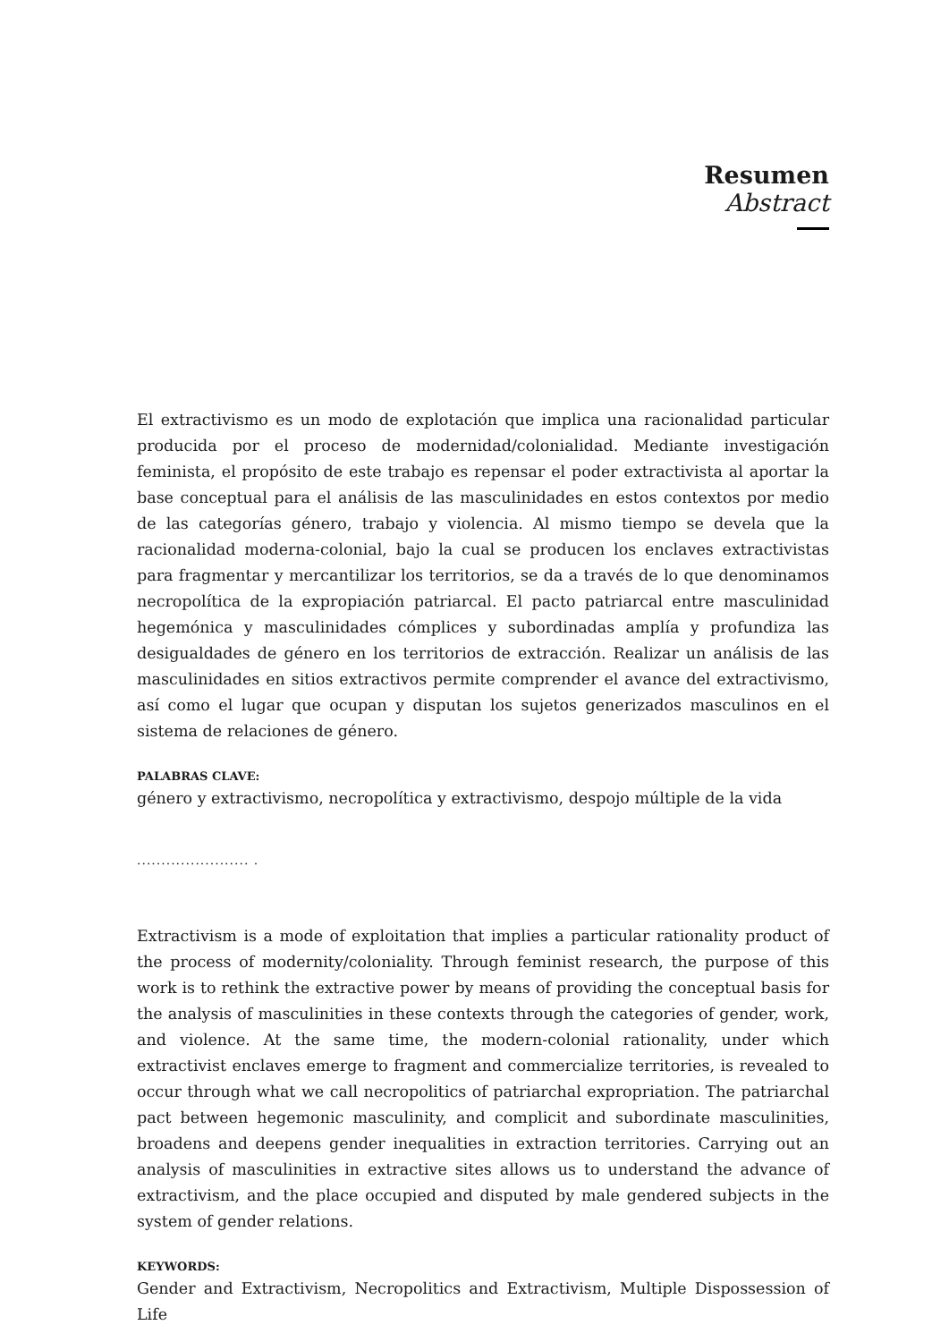Resumen
Abstract
El extractivismo es un modo de explotación que implica una racionalidad particular producida por el proceso de modernidad/colonialidad. Mediante investigación feminista, el propósito de este trabajo es repensar el poder extractivista al aportar la base conceptual para el análisis de las masculinidades en estos contextos por medio de las categorías género, trabajo y violencia. Al mismo tiempo se devela que la racionalidad moderna-colonial, bajo la cual se producen los enclaves extractivistas para fragmentar y mercantilizar los territorios, se da a través de lo que denominamos necropolítica de la expropiación patriarcal. El pacto patriarcal entre masculinidad hegemónica y masculinidades cómplices y subordinadas amplía y profundiza las desigualdades de género en los territorios de extracción. Realizar un análisis de las masculinidades en sitios extractivos permite comprender el avance del extractivismo, así como el lugar que ocupan y disputan los sujetos generizados masculinos en el sistema de relaciones de género.
PALABRAS CLAVE:
género y extractivismo, necropolítica y extractivismo, despojo múltiple de la vida
....................... .
Extractivism is a mode of exploitation that implies a particular rationality product of the process of modernity/coloniality. Through feminist research, the purpose of this work is to rethink the extractive power by means of providing the conceptual basis for the analysis of masculinities in these contexts through the categories of gender, work, and violence. At the same time, the modern-colonial rationality, under which extractivist enclaves emerge to fragment and commercialize territories, is revealed to occur through what we call necropolitics of patriarchal expropriation. The patriarchal pact between hegemonic masculinity, and complicit and subordinate masculinities, broadens and deepens gender inequalities in extraction territories. Carrying out an analysis of masculinities in extractive sites allows us to understand the advance of extractivism, and the place occupied and disputed by male gendered subjects in the system of gender relations.
KEYWORDS:
Gender and Extractivism, Necropolitics and Extractivism, Multiple Dispossession of Life